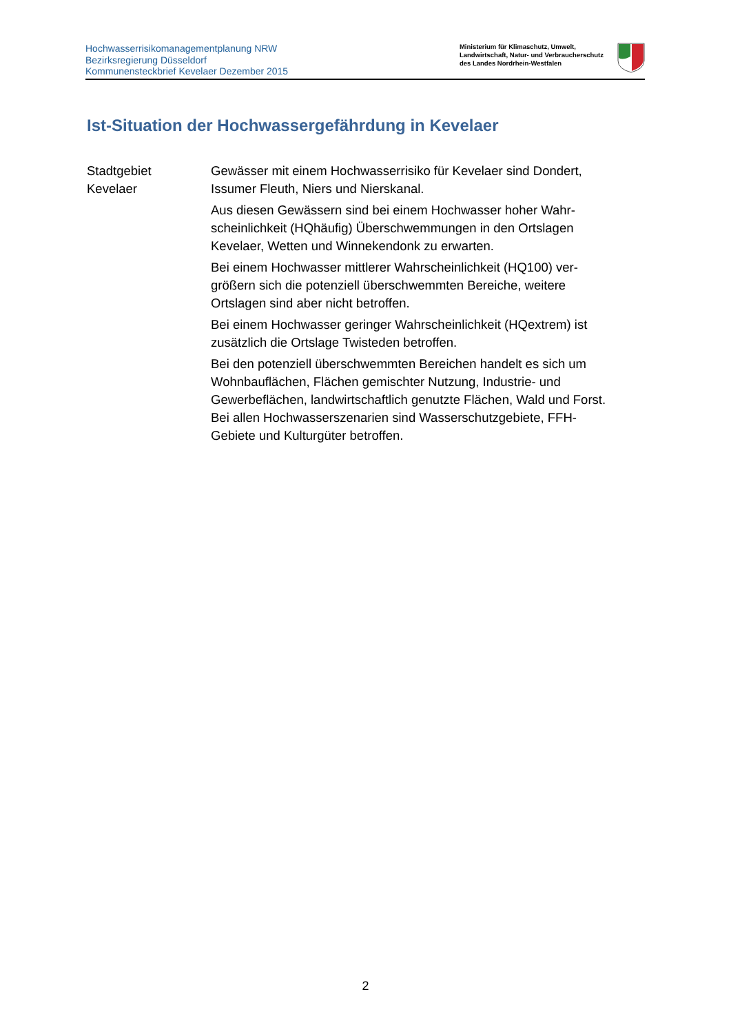Hochwasserrisikomanagementplanung NRW
Bezirksregierung Düsseldorf
Kommunensteckbrief Kevelaer Dezember 2015
Ministerium für Klimaschutz, Umwelt,
Landwirtschaft, Natur- und Verbraucherschutz
des Landes Nordrhein-Westfalen
Ist-Situation der Hochwassergefährdung in Kevelaer
Stadtgebiet
Kevelaer
Gewässer mit einem Hochwasserrisiko für Kevelaer sind Dondert, Issumer Fleuth, Niers und Nierskanal.
Aus diesen Gewässern sind bei einem Hochwasser hoher Wahr­scheinlichkeit (HQhäufig) Überschwemmungen in den Ortslagen Kevelaer, Wetten und Winnekendonk zu erwarten.
Bei einem Hochwasser mittlerer Wahrscheinlichkeit (HQ100) ver­größern sich die potenziell überschwemmten Bereiche, weitere Ortslagen sind aber nicht betroffen.
Bei einem Hochwasser geringer Wahrscheinlichkeit (HQextrem) ist zusätzlich die Ortslage Twisteden betroffen.
Bei den potenziell überschwemmten Bereichen handelt es sich um Wohnbauflächen, Flächen gemischter Nutzung, Industrie- und Gewerbeflächen, landwirtschaftlich genutzte Flächen, Wald und Forst. Bei allen Hochwasserszenarien sind Wasserschutzgebiete, FFH-Gebiete und Kulturgüter betroffen.
2